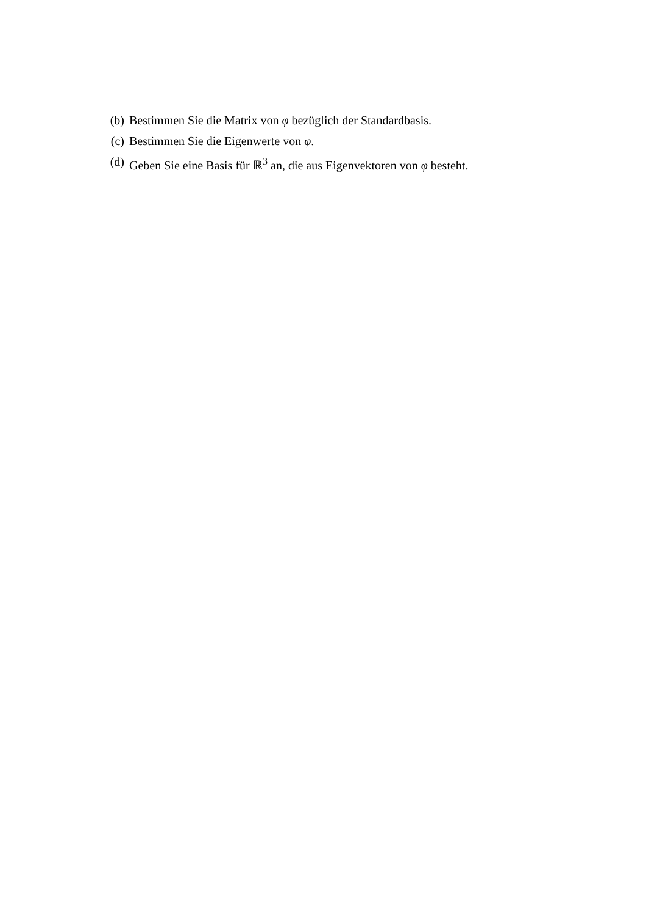(b) Bestimmen Sie die Matrix von φ bezüglich der Standardbasis.
(c) Bestimmen Sie die Eigenwerte von φ.
(d) Geben Sie eine Basis für ℝ<sup>3</sup> an, die aus Eigenvektoren von φ besteht.